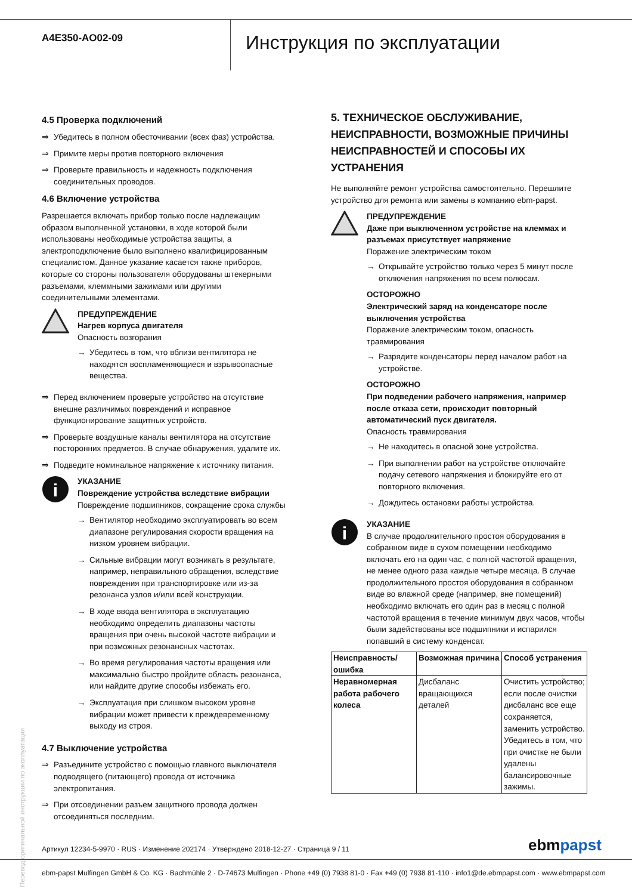A4E350-AO02-09
Инструкция по эксплуатации
4.5 Проверка подключений
⇒ Убедитесь в полном обесточивании (всех фаз) устройства.
⇒ Примите меры против повторного включения
⇒ Проверьте правильность и надежность подключения соединительных проводов.
4.6 Включение устройства
Разрешается включать прибор только после надлежащим образом выполненной установки, в ходе которой были использованы необходимые устройства защиты, а электроподключение было выполнено квалифицированным специалистом. Данное указание касается также приборов, которые со стороны пользователя оборудованы штекерными разъемами, клеммными зажимами или другими соединительными элементами.
ПРЕДУПРЕЖДЕНИЕ
Нагрев корпуса двигателя
Опасность возгорания
→ Убедитесь в том, что вблизи вентилятора не находятся воспламеняющиеся и взрывоопасные вещества.
⇒ Перед включением проверьте устройство на отсутствие внешне различимых повреждений и исправное функционирование защитных устройств.
⇒ Проверьте воздушные каналы вентилятора на отсутствие посторонних предметов. В случае обнаружения, удалите их.
⇒ Подведите номинальное напряжение к источнику питания.
i
УКАЗАНИЕ
Повреждение устройства вследствие вибрации
Повреждение подшипников, сокращение срока службы
→ Вентилятор необходимо эксплуатировать во всем диапазоне регулирования скорости вращения на низком уровнем вибрации.
→ Сильные вибрации могут возникать в результате, например, неправильного обращения, вследствие повреждения при транспортировке или из-за резонанса узлов и/или всей конструкции.
→ В ходе ввода вентилятора в эксплуатацию необходимо определить диапазоны частоты вращения при очень высокой частоте вибрации и при возможных резонансных частотах.
→ Во время регулирования частоты вращения или максимально быстро пройдите область резонанса, или найдите другие способы избежать его.
→ Эксплуатация при слишком высоком уровне вибрации может привести к преждевременному выходу из строя.
4.7 Выключение устройства
⇒ Разъедините устройство с помощью главного выключателя подводящего (питающего) провода от источника электропитания.
⇒ При отсоединении разъем защитного провода должен отсоединяться последним.
5. ТЕХНИЧЕСКОЕ ОБСЛУЖИВАНИЕ, НЕИСПРАВНОСТИ, ВОЗМОЖНЫЕ ПРИЧИНЫ НЕИСПРАВНОСТЕЙ И СПОСОБЫ ИХ УСТРАНЕНИЯ
Не выполняйте ремонт устройства самостоятельно. Перешлите устройство для ремонта или замены в компанию ebm-papst.
ПРЕДУПРЕЖДЕНИЕ
Даже при выключенном устройстве на клеммах и разъемах присутствует напряжение
Поражение электрическим током
→ Открывайте устройство только через 5 минут после отключения напряжения по всем полюсам.
ОСТОРОЖНО
Электрический заряд на конденсаторе после выключения устройства
Поражение электрическим током, опасность травмирования
→ Разрядите конденсаторы перед началом работ на устройстве.
ОСТОРОЖНО
При подведении рабочего напряжения, например после отказа сети, происходит повторный автоматический пуск двигателя.
Опасность травмирования
→ Не находитесь в опасной зоне устройства.
→ При выполнении работ на устройстве отключайте подачу сетевого напряжения и блокируйте его от повторного включения.
→ Дождитесь остановки работы устройства.
i
УКАЗАНИЕ
В случае продолжительного простоя оборудования в собранном виде в сухом помещении необходимо включать его на один час, с полной частотой вращения, не менее одного раза каждые четыре месяца. В случае продолжительного простоя оборудования в собранном виде во влажной среде (например, вне помещений) необходимо включать его один раз в месяц с полной частотой вращения в течение минимум двух часов, чтобы были задействованы все подшипники и испарился попавший в систему конденсат.
| Неисправность/ ошибка | Возможная причина | Способ устранения |
| --- | --- | --- |
| Неравномерная работа рабочего колеса | Дисбаланс вращающихся деталей | Очистить устройство; если после очистки дисбаланс все еще сохраняется, заменить устройство. Убедитесь в том, что при очистке не были удалены балансировочные зажимы. |
Перевод оригинальной инструкции по эксплуатации
Артикул 12234-5-9970 · RUS · Изменение 202174 · Утверждено 2018-12-27 · Страница 9 / 11
ebmpapst
ebm-papst Mulfingen GmbH & Co. KG · Bachmühle 2 · D-74673 Mulfingen · Phone +49 (0) 7938 81-0 · Fax +49 (0) 7938 81-110 · info1@de.ebmpapst.com · www.ebmpapst.com